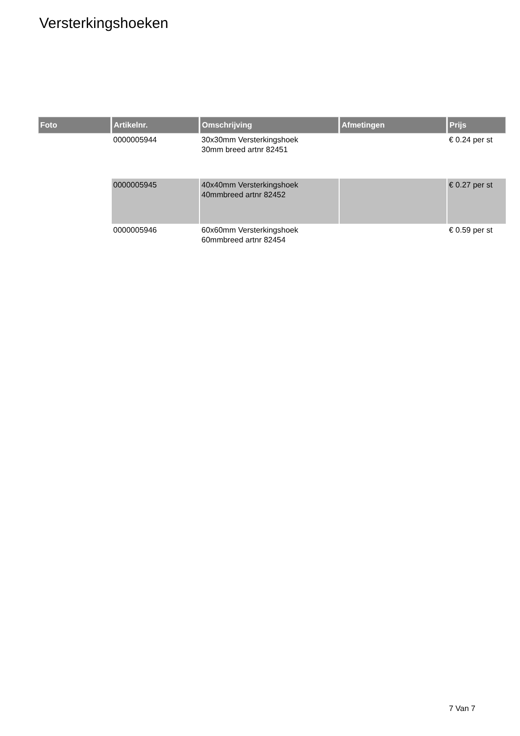Versterkingshoeken
| Foto | Artikelnr. | Omschrijving | Afmetingen | Prijs |
| --- | --- | --- | --- | --- |
| | 0000005944 | 30x30mm Versterkingshoek 30mm breed artnr 82451 | | € 0.24 per st |
| | 0000005945 | 40x40mm Versterkingshoek 40mmbreed artnr 82452 | | € 0.27 per st |
| | 0000005946 | 60x60mm Versterkingshoek 60mmbreed artnr 82454 | | € 0.59 per st |
7 Van 7